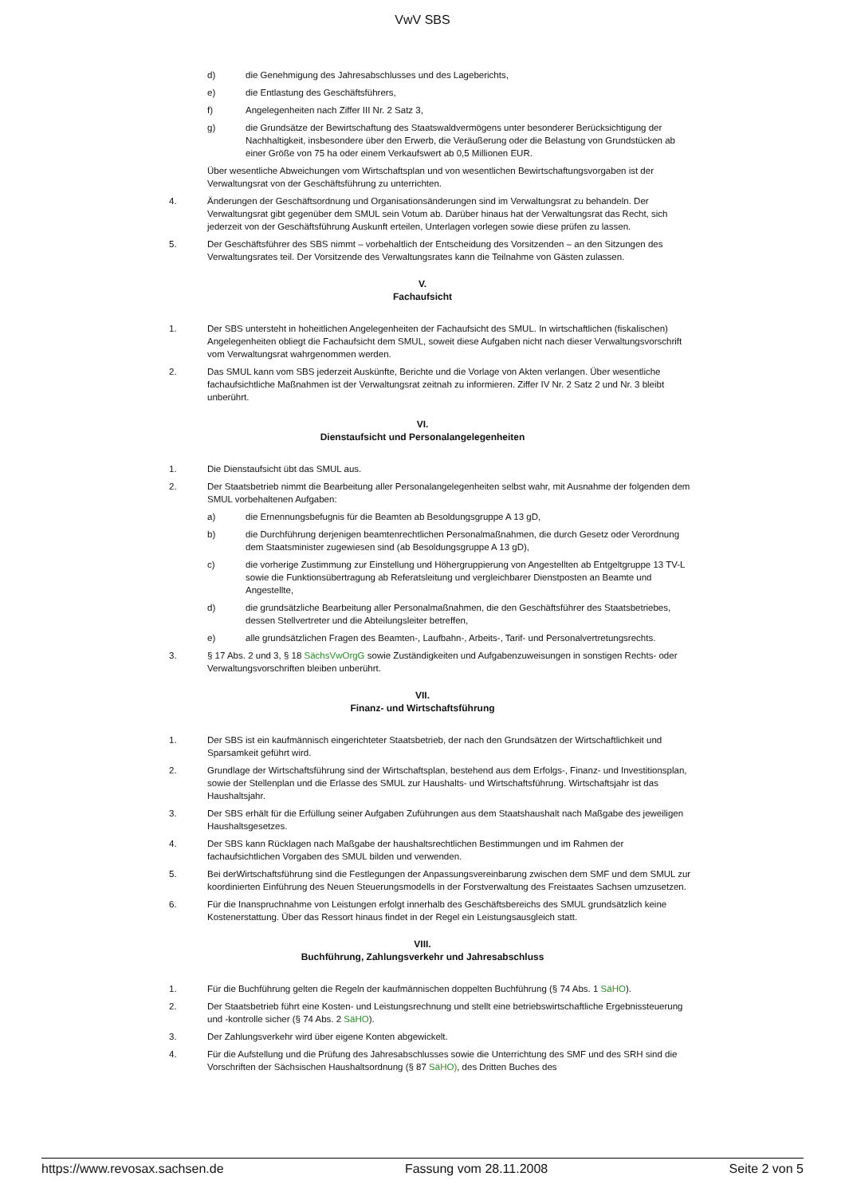VwV SBS
d) die Genehmigung des Jahresabschlusses und des Lageberichts,
e) die Entlastung des Geschäftsführers,
f) Angelegenheiten nach Ziffer III Nr. 2 Satz 3,
g) die Grundsätze der Bewirtschaftung des Staatswaldvermögens unter besonderer Berücksichtigung der Nachhaltigkeit, insbesondere über den Erwerb, die Veräußerung oder die Belastung von Grundstücken ab einer Größe von 75 ha oder einem Verkaufswert ab 0,5 Millionen EUR.
Über wesentliche Abweichungen vom Wirtschaftsplan und von wesentlichen Bewirtschaftungsvorgaben ist der Verwaltungsrat von der Geschäftsführung zu unterrichten.
4. Änderungen der Geschäftsordnung und Organisationsänderungen sind im Verwaltungsrat zu behandeln. Der Verwaltungsrat gibt gegenüber dem SMUL sein Votum ab. Darüber hinaus hat der Verwaltungsrat das Recht, sich jederzeit von der Geschäftsführung Auskunft erteilen, Unterlagen vorlegen sowie diese prüfen zu lassen.
5. Der Geschäftsführer des SBS nimmt – vorbehaltlich der Entscheidung des Vorsitzenden – an den Sitzungen des Verwaltungsrates teil. Der Vorsitzende des Verwaltungsrates kann die Teilnahme von Gästen zulassen.
V.
Fachaufsicht
1. Der SBS untersteht in hoheitlichen Angelegenheiten der Fachaufsicht des SMUL. In wirtschaftlichen (fiskalischen) Angelegenheiten obliegt die Fachaufsicht dem SMUL, soweit diese Aufgaben nicht nach dieser Verwaltungsvorschrift vom Verwaltungsrat wahrgenommen werden.
2. Das SMUL kann vom SBS jederzeit Auskünfte, Berichte und die Vorlage von Akten verlangen. Über wesentliche fachaufsichtliche Maßnahmen ist der Verwaltungsrat zeitnah zu informieren. Ziffer IV Nr. 2 Satz 2 und Nr. 3 bleibt unberührt.
VI.
Dienstaufsicht und Personalangelegenheiten
1. Die Dienstaufsicht übt das SMUL aus.
2. Der Staatsbetrieb nimmt die Bearbeitung aller Personalangelegenheiten selbst wahr, mit Ausnahme der folgenden dem SMUL vorbehaltenen Aufgaben:
a) die Ernennungsbefugnis für die Beamten ab Besoldungsgruppe A 13 gD,
b) die Durchführung derjenigen beamtenrechtlichen Personalmaßnahmen, die durch Gesetz oder Verordnung dem Staatsminister zugewiesen sind (ab Besoldungsgruppe A 13 gD),
c) die vorherige Zustimmung zur Einstellung und Höhergruppierung von Angestellten ab Entgeltgruppe 13 TV-L sowie die Funktionsübertragung ab Referatsleitung und vergleichbarer Dienstposten an Beamte und Angestellte,
d) die grundsätzliche Bearbeitung aller Personalmaßnahmen, die den Geschäftsführer des Staatsbetriebes, dessen Stellvertreter und die Abteilungsleiter betreffen,
e) alle grundsätzlichen Fragen des Beamten-, Laufbahn-, Arbeits-, Tarif- und Personalvertretungsrechts.
3. § 17 Abs. 2 und 3, § 18 SächsVwOrgG sowie Zuständigkeiten und Aufgabenzuweisungen in sonstigen Rechts- oder Verwaltungsvorschriften bleiben unberührt.
VII.
Finanz- und Wirtschaftsführung
1. Der SBS ist ein kaufmännisch eingerichteter Staatsbetrieb, der nach den Grundsätzen der Wirtschaftlichkeit und Sparsamkeit geführt wird.
2. Grundlage der Wirtschaftsführung sind der Wirtschaftsplan, bestehend aus dem Erfolgs-, Finanz- und Investitionsplan, sowie der Stellenplan und die Erlasse des SMUL zur Haushalts- und Wirtschaftsführung. Wirtschaftsjahr ist das Haushaltsjahr.
3. Der SBS erhält für die Erfüllung seiner Aufgaben Zuführungen aus dem Staatshaushalt nach Maßgabe des jeweiligen Haushaltsgesetzes.
4. Der SBS kann Rücklagen nach Maßgabe der haushaltsrechtlichen Bestimmungen und im Rahmen der fachaufsichtlichen Vorgaben des SMUL bilden und verwenden.
5. Bei derWirtschaftsführung sind die Festlegungen der Anpassungsvereinbarung zwischen dem SMF und dem SMUL zur koordinierten Einführung des Neuen Steuerungsmodells in der Forstverwaltung des Freistaates Sachsen umzusetzen.
6. Für die Inanspruchnahme von Leistungen erfolgt innerhalb des Geschäftsbereichs des SMUL grundsätzlich keine Kostenerstattung. Über das Ressort hinaus findet in der Regel ein Leistungsausgleich statt.
VIII.
Buchführung, Zahlungsverkehr und Jahresabschluss
1. Für die Buchführung gelten die Regeln der kaufmännischen doppelten Buchführung (§ 74 Abs. 1 SäHO).
2. Der Staatsbetrieb führt eine Kosten- und Leistungsrechnung und stellt eine betriebswirtschaftliche Ergebnissteuerung und -kontrolle sicher (§ 74 Abs. 2 SäHO).
3. Der Zahlungsverkehr wird über eigene Konten abgewickelt.
4. Für die Aufstellung und die Prüfung des Jahresabschlusses sowie die Unterrichtung des SMF und des SRH sind die Vorschriften der Sächsischen Haushaltsordnung (§ 87 SäHO), des Dritten Buches des
https://www.revosax.sachsen.de Fassung vom 28.11.2008 Seite 2 von 5